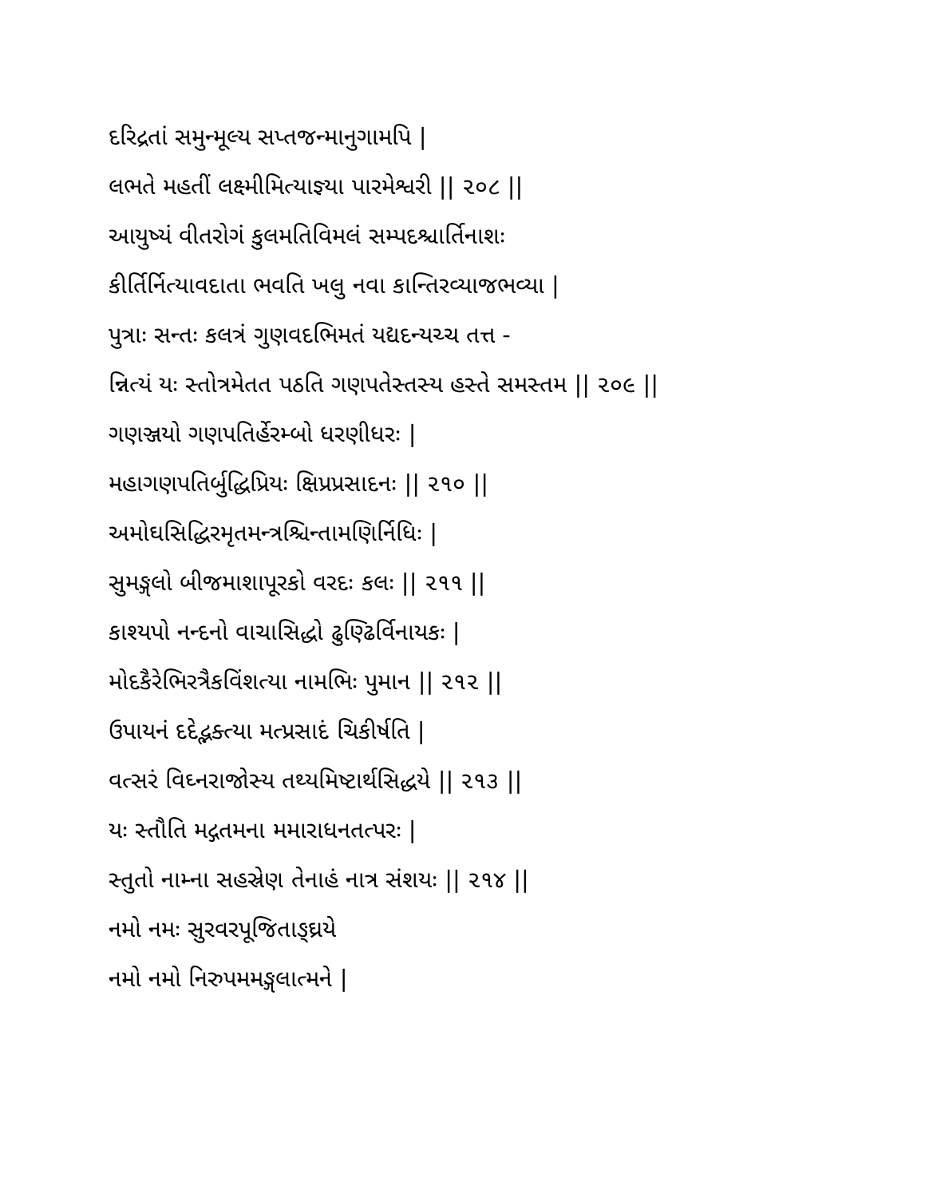દરિદ્રતાં સમુન્મૂલ્ય સપ્તજન્માનુગામપિ |
લભતે મહતીં લક્ષ્મીમિત્યાજ્ઞ્યા પારમેશ્વરી || ૨૦૮ ||
આયુષ્યં વીતરોગં કુલમતિવિમલં સમ્પદશ્ચાર્તિનાશઃ
કીર્તિર્નિત્યાવદાતા ભવતિ ખલુ નવા કાન્તિરવ્યાજભવ્યા |
પુત્રાઃ સન્તઃ કલત્રં ગુણવદભિમતં યદ્યદન્યચ્ચ તત્ત -
ન્નિત્યં યઃ સ્તોત્રમેતત પઠતિ ગણપતેસ્તસ્ય હસ્તે સમસ્તમ || ૨૦૯ ||
ગણઞ્જયો ગણપતિર્હેરમ્બો ધરણીધરઃ |
મહાગણપતિર્બુદ્ધિપ્રિયઃ ક્ષિપ્રપ્રસાદનઃ || ૨૧૦ ||
અમોઘસિદ્ધિરમૃતમન્ત્રશ્ચિન્તામણિર્નિધિઃ |
સુમઙ્ગલો બીજમાશાપૂરકો વરદઃ કલઃ || ૨૧૧ ||
કાશ્યપો નન્દનો વાચાસિદ્ધો ઢુણ્ઢિર્વિનાયકઃ |
મોદકૈરેભિરત્રૈકવિંશત્યા નામભિઃ પુમાન || ૨૧૨ ||
ઉપાયનં દદેદ્ભક્ત્યા મત્પ્રસાદં ચિકીર્ષતિ |
વત્સરં વિઘ્નરાજોસ્ય તથ્યમિષ્ટાર્થસિદ્ધયે || ૨૧૩ ||
યઃ સ્તૌતિ મદ્ગતમના મમારાધનતત્પરઃ |
સ્તુતો નામ્ના સહસ્રેણ તેનાહં નાત્ર સંશયઃ || ૨૧૪ ||
નમો નમઃ સુરવરપૂજિતાઙ્ઘ્રયે
નમો નમો નિરુપમમઙ્ગલાત્મને |